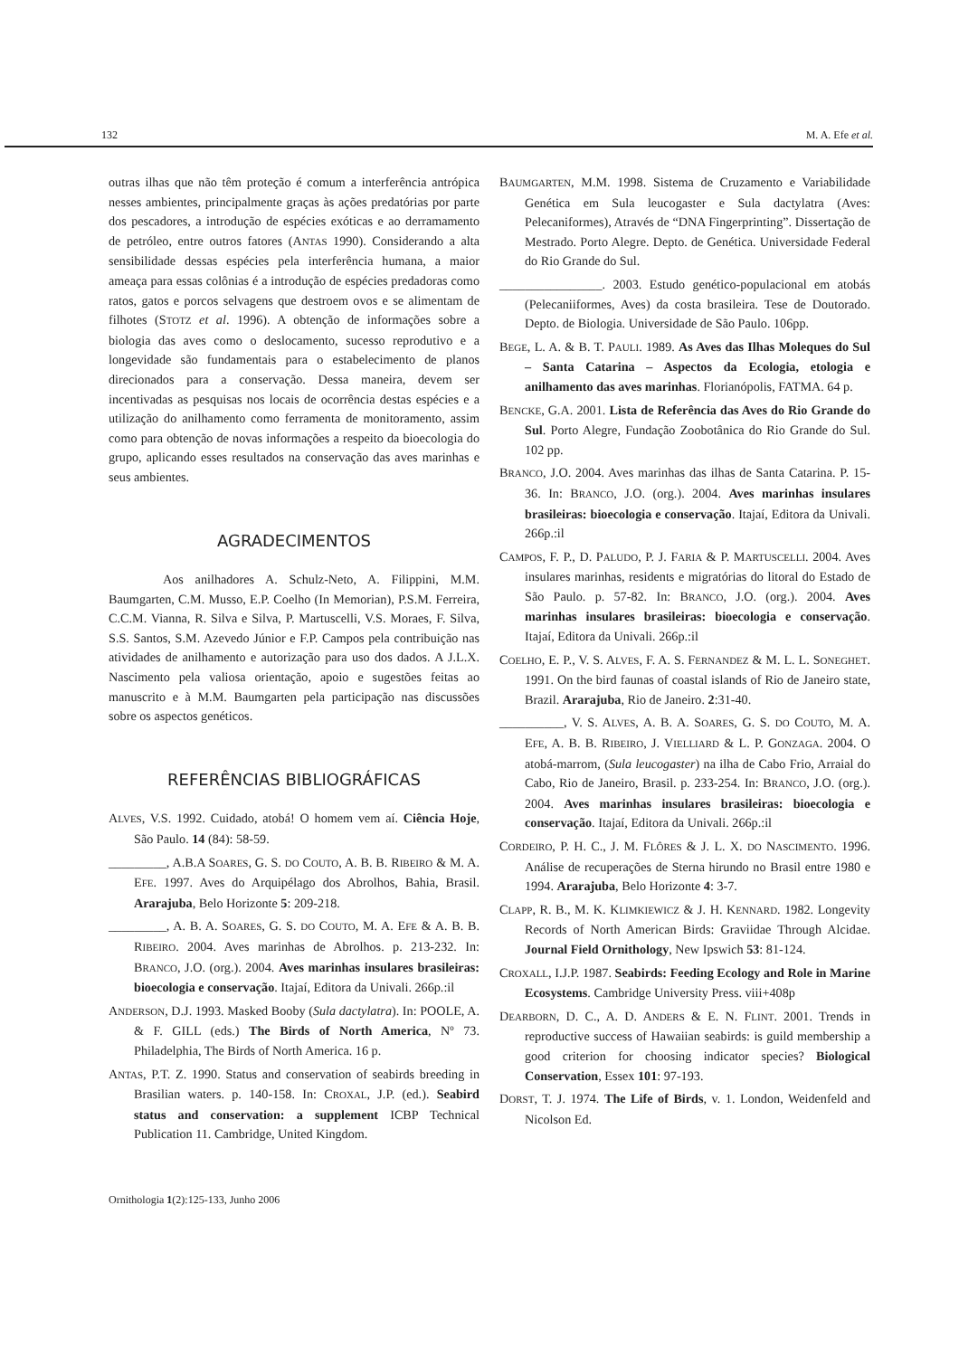132 M. A. Efe et al.
outras ilhas que não têm proteção é comum a interferência antrópica nesses ambientes, principalmente graças às ações predatórias por parte dos pescadores, a introdução de espécies exóticas e ao derramamento de petróleo, entre outros fatores (ANTAS 1990). Considerando a alta sensibilidade dessas espécies pela interferência humana, a maior ameaça para essas colônias é a introdução de espécies predadoras como ratos, gatos e porcos selvagens que destroem ovos e se alimentam de filhotes (STOTZ et al. 1996). A obtenção de informações sobre a biologia das aves como o deslocamento, sucesso reprodutivo e a longevidade são fundamentais para o estabelecimento de planos direcionados para a conservação. Dessa maneira, devem ser incentivadas as pesquisas nos locais de ocorrência destas espécies e a utilização do anilhamento como ferramenta de monitoramento, assim como para obtenção de novas informações a respeito da bioecologia do grupo, aplicando esses resultados na conservação das aves marinhas e seus ambientes.
AGRADECIMENTOS
Aos anilhadores A. Schulz-Neto, A. Filippini, M.M. Baumgarten, C.M. Musso, E.P. Coelho (In Memorian), P.S.M. Ferreira, C.C.M. Vianna, R. Silva e Silva, P. Martuscelli, V.S. Moraes, F. Silva, S.S. Santos, S.M. Azevedo Júnior e F.P. Campos pela contribuição nas atividades de anilhamento e autorização para uso dos dados. A J.L.X. Nascimento pela valiosa orientação, apoio e sugestões feitas ao manuscrito e à M.M. Baumgarten pela participação nas discussões sobre os aspectos genéticos.
REFERÊNCIAS BIBLIOGRÁFICAS
ALVES, V.S. 1992. Cuidado, atobá! O homem vem aí. Ciência Hoje, São Paulo. 14 (84): 58-59.
_________, A.B.A SOARES, G. S. DO COUTO, A. B. B. RIBEIRO & M. A. EFE. 1997. Aves do Arquipélago dos Abrolhos, Bahia, Brasil. Ararajuba, Belo Horizonte 5: 209-218.
_________, A. B. A. SOARES, G. S. DO COUTO, M. A. EFE & A. B. B. RIBEIRO. 2004. Aves marinhas de Abrolhos. p. 213-232. In: BRANCO, J.O. (org.). 2004. Aves marinhas insulares brasileiras: bioecologia e conservação. Itajaí, Editora da Univali. 266p.:il
ANDERSON, D.J. 1993. Masked Booby (Sula dactylatra). In: POOLE, A. & F. GILL (eds.) The Birds of North America, Nº 73. Philadelphia, The Birds of North America. 16 p.
ANTAS, P.T. Z. 1990. Status and conservation of seabirds breeding in Brasilian waters. p. 140-158. In: CROXAL, J.P. (ed.). Seabird status and conservation: a supplement ICBP Technical Publication 11. Cambridge, United Kingdom.
BAUMGARTEN, M.M. 1998. Sistema de Cruzamento e Variabilidade Genética em Sula leucogaster e Sula dactylatra (Aves: Pelecaniformes), Através de “DNA Fingerprinting”. Dissertação de Mestrado. Porto Alegre. Depto. de Genética. Universidade Federal do Rio Grande do Sul.
________________. 2003. Estudo genético-populacional em atobás (Pelecaniiformes, Aves) da costa brasileira. Tese de Doutorado. Depto. de Biologia. Universidade de São Paulo. 106pp.
BEGE, L. A. & B. T. PAULI. 1989. As Aves das Ilhas Moleques do Sul – Santa Catarina – Aspectos da Ecologia, etologia e anilhamento das aves marinhas. Florianópolis, FATMA. 64 p.
BENCKE, G.A. 2001. Lista de Referência das Aves do Rio Grande do Sul. Porto Alegre, Fundação Zoobotânica do Rio Grande do Sul. 102 pp.
BRANCO, J.O. 2004. Aves marinhas das ilhas de Santa Catarina. P. 15-36. In: BRANCO, J.O. (org.). 2004. Aves marinhas insulares brasileiras: bioecologia e conservação. Itajaí, Editora da Univali. 266p.:il
CAMPOS, F. P., D. PALUDO, P. J. FARIA & P. MARTUSCELLI. 2004. Aves insulares marinhas, residents e migratórias do litoral do Estado de São Paulo. p. 57-82. In: BRANCO, J.O. (org.). 2004. Aves marinhas insulares brasileiras: bioecologia e conservação. Itajaí, Editora da Univali. 266p.:il
COELHO, E. P., V. S. ALVES, F. A. S. FERNANDEZ & M. L. L. SONEGHET. 1991. On the bird faunas of coastal islands of Rio de Janeiro state, Brazil. Ararajuba, Rio de Janeiro. 2:31-40.
__________, V. S. ALVES, A. B. A. SOARES, G. S. DO COUTO, M. A. EFE, A. B. B. RIBEIRO, J. VIELLIARD & L. P. GONZAGA. 2004. O atobá-marrom, (Sula leucogaster) na ilha de Cabo Frio, Arraial do Cabo, Rio de Janeiro, Brasil. p. 233-254. In: BRANCO, J.O. (org.). 2004. Aves marinhas insulares brasileiras: bioecologia e conservação. Itajaí, Editora da Univali. 266p.:il
CORDEIRO, P. H. C., J. M. FLÔRES & J. L. X. DO NASCIMENTO. 1996. Análise de recuperações de Sterna hirundo no Brasil entre 1980 e 1994. Ararajuba, Belo Horizonte 4: 3-7.
CLAPP, R. B., M. K. KLIMKIEWICZ & J. H. KENNARD. 1982. Longevity Records of North American Birds: Graviidae Through Alcidae. Journal Field Ornithology, New Ipswich 53: 81-124.
CROXALL, I.J.P. 1987. Seabirds: Feeding Ecology and Role in Marine Ecosystems. Cambridge University Press. viii+408p
DEARBORN, D. C., A. D. ANDERS & E. N. FLINT. 2001. Trends in reproductive success of Hawaiian seabirds: is guild membership a good criterion for choosing indicator species? Biological Conservation, Essex 101: 97-193.
DORST, T. J. 1974. The Life of Birds, v. 1. London, Weidenfeld and Nicolson Ed.
Ornithologia 1(2):125-133, Junho 2006